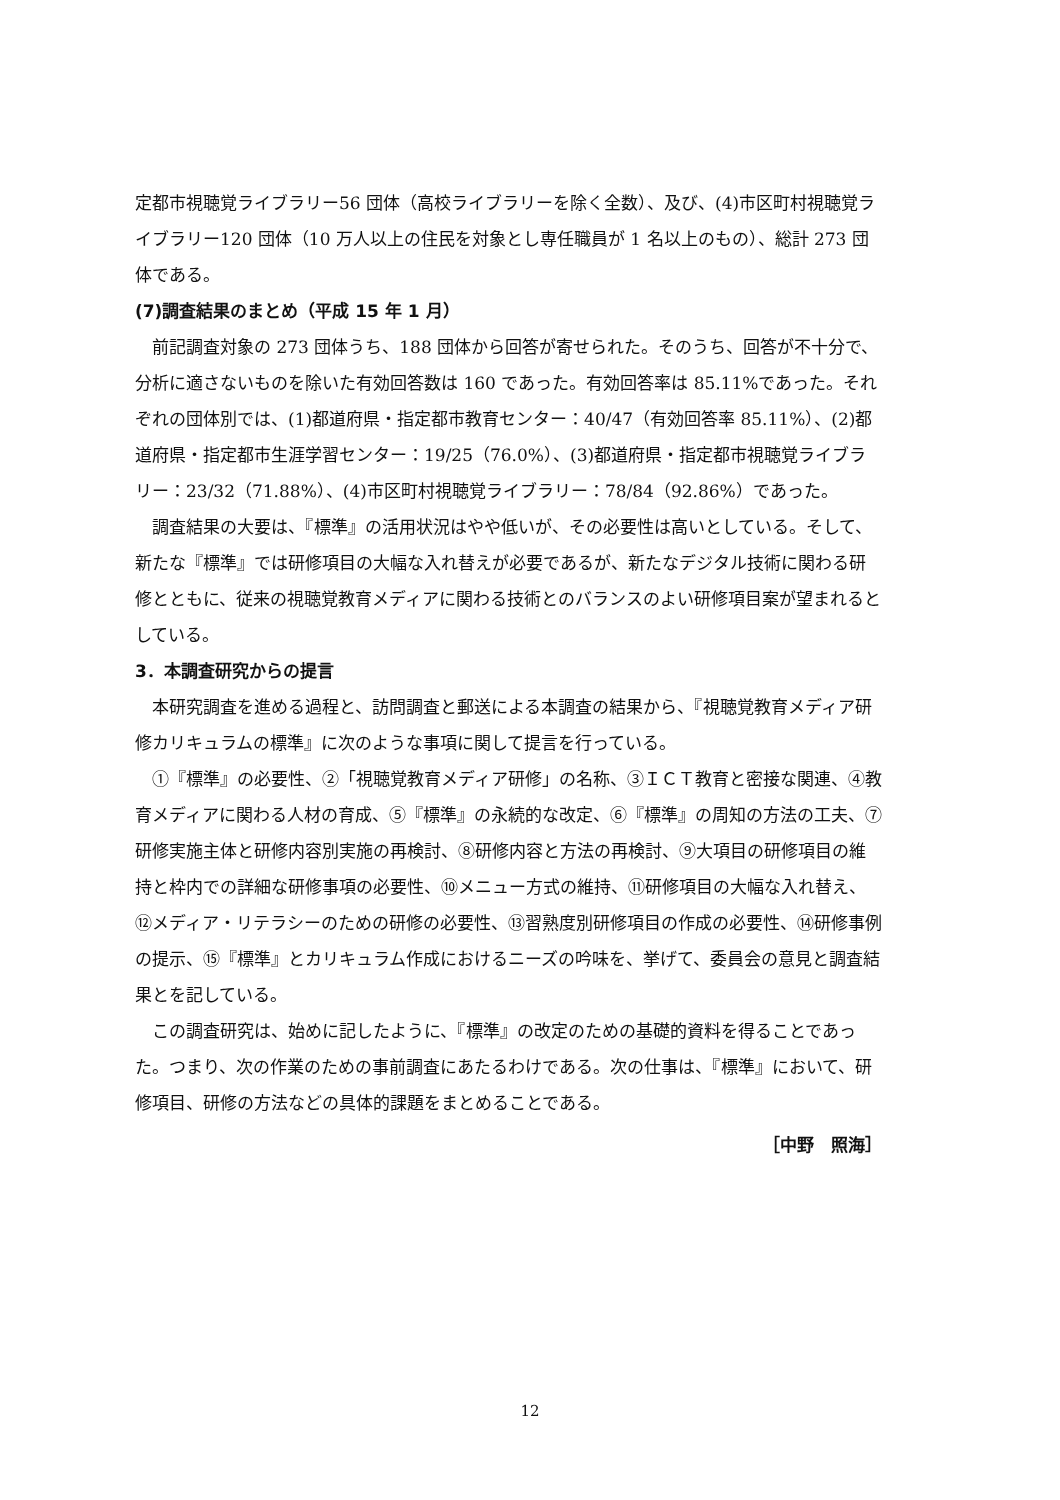定都市視聴覚ライブラリー56 団体（高校ライブラリーを除く全数）、及び、(4)市区町村視聴覚ライブラリー120 団体（10 万人以上の住民を対象とし専任職員が 1 名以上のもの）、総計 273 団体である。
(7)調査結果のまとめ（平成 15 年 1 月）
前記調査対象の 273 団体うち、188 団体から回答が寄せられた。そのうち、回答が不十分で、分析に適さないものを除いた有効回答数は 160 であった。有効回答率は 85.11%であった。それぞれの団体別では、(1)都道府県・指定都市教育センター：40/47（有効回答率 85.11%）、(2)都道府県・指定都市生涯学習センター：19/25（76.0%）、(3)都道府県・指定都市視聴覚ライブラリー：23/32（71.88%）、(4)市区町村視聴覚ライブラリー：78/84（92.86%）であった。
調査結果の大要は、『標準』の活用状況はやや低いが、その必要性は高いとしている。そして、新たな『標準』では研修項目の大幅な入れ替えが必要であるが、新たなデジタル技術に関わる研修とともに、従来の視聴覚教育メディアに関わる技術とのバランスのよい研修項目案が望まれるとしている。
3．本調査研究からの提言
本研究調査を進める過程と、訪問調査と郵送による本調査の結果から、『視聴覚教育メディア研修カリキュラムの標準』に次のような事項に関して提言を行っている。
①『標準』の必要性、②「視聴覚教育メディア研修」の名称、③ＩＣＴ教育と密接な関連、④教育メディアに関わる人材の育成、⑤『標準』の永続的な改定、⑥『標準』の周知の方法の工夫、⑦研修実施主体と研修内容別実施の再検討、⑧研修内容と方法の再検討、⑨大項目の研修項目の維持と枠内での詳細な研修事項の必要性、⑩メニュー方式の維持、⑪研修項目の大幅な入れ替え、⑫メディア・リテラシーのための研修の必要性、⑬習熟度別研修項目の作成の必要性、⑭研修事例の提示、⑮『標準』とカリキュラム作成におけるニーズの吟味を、挙げて、委員会の意見と調査結果とを記している。
この調査研究は、始めに記したように、『標準』の改定のための基礎的資料を得ることであった。つまり、次の作業のための事前調査にあたるわけである。次の仕事は、『標準』において、研修項目、研修の方法などの具体的課題をまとめることである。
［中野　照海］
12